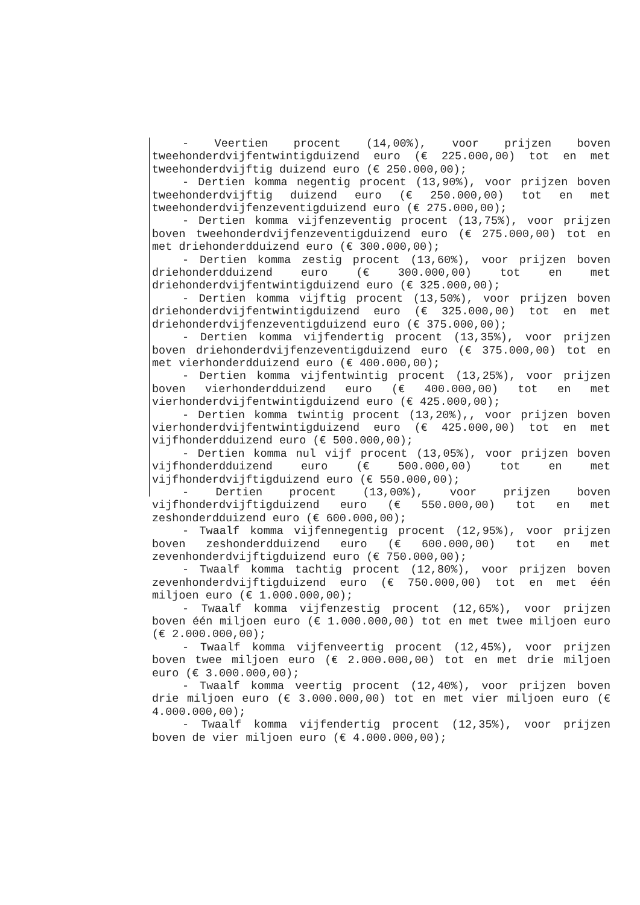- Veertien procent (14,00%), voor prijzen boven tweehonderdvijfentwintigduizend euro (€ 225.000,00) tot en met tweehonderdvijftig duizend euro (€ 250.000,00);
- Dertien komma negentig procent (13,90%), voor prijzen boven tweehonderdvijftig duizend euro (€ 250.000,00) tot en met tweehonderdvijfenzeventigduizend euro (€ 275.000,00);
- Dertien komma vijfenzeventig procent (13,75%), voor prijzen boven tweehonderdvijfenzeventigduizend euro (€ 275.000,00) tot en met driehonderdduizend euro (€ 300.000,00);
- Dertien komma zestig procent (13,60%), voor prijzen boven driehonderdduizend euro (€ 300.000,00) tot en met driehonderdvijfentwintigduizend euro (€ 325.000,00);
- Dertien komma vijftig procent (13,50%), voor prijzen boven driehonderdvijfentwintigduizend euro (€ 325.000,00) tot en met driehonderdvijfenzeventigduizend euro (€ 375.000,00);
- Dertien komma vijfendertig procent (13,35%), voor prijzen boven driehonderdvijfenzeventigduizend euro (€ 375.000,00) tot en met vierhonderdduizend euro (€ 400.000,00);
- Dertien komma vijfentwintig procent (13,25%), voor prijzen boven vierhonderdduizend euro (€ 400.000,00) tot en met vierhonderdvijfentwintigduizend euro (€ 425.000,00);
- Dertien komma twintig procent (13,20%),, voor prijzen boven vierhonderdvijfentwintigduizend euro (€ 425.000,00) tot en met vijfhonderdduizend euro (€ 500.000,00);
- Dertien komma nul vijf procent (13,05%), voor prijzen boven vijfhonderdduizend euro (€ 500.000,00) tot en met vijfhonderdvijftigduizend euro (€ 550.000,00);
- Dertien procent (13,00%), voor prijzen boven vijfhonderdvijftigduizend euro (€ 550.000,00) tot en met zeshonderdduizend euro (€ 600.000,00);
- Twaalf komma vijfennegentig procent (12,95%), voor prijzen boven zeshonderdduizend euro (€ 600.000,00) tot en met zevenhonderdvijftigduizend euro (€ 750.000,00);
- Twaalf komma tachtig procent (12,80%), voor prijzen boven zevenhonderdvijftigduizend euro (€ 750.000,00) tot en met één miljoen euro (€ 1.000.000,00);
- Twaalf komma vijfenzestig procent (12,65%), voor prijzen boven één miljoen euro (€ 1.000.000,00) tot en met twee miljoen euro (€ 2.000.000,00);
- Twaalf komma vijfenveertig procent (12,45%), voor prijzen boven twee miljoen euro (€ 2.000.000,00) tot en met drie miljoen euro (€ 3.000.000,00);
- Twaalf komma veertig procent (12,40%), voor prijzen boven drie miljoen euro (€ 3.000.000,00) tot en met vier miljoen euro (€ 4.000.000,00);
- Twaalf komma vijfendertig procent (12,35%), voor prijzen boven de vier miljoen euro (€ 4.000.000,00);